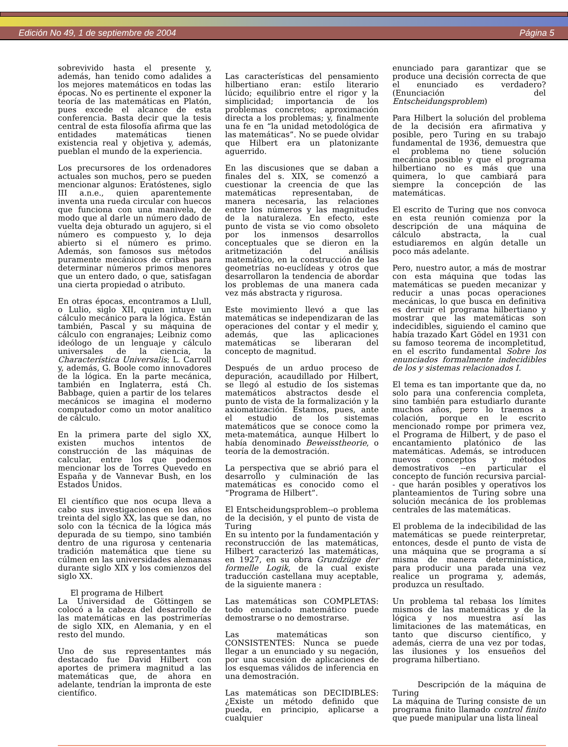Edición No 49, 1 de septiembre de 2004 Página 5
sobrevivido hasta el presente y, además, han tenido como adalides a los mejores matemáticos en todas las épocas. No es pertinente el exponer la teoría de las matemáticas en Platón, pues excede el alcance de esta conferencia. Basta decir que la tesis central de esta filosofía afirma que las entidades matemáticas tienen existencia real y objetiva y, además, pueblan el mundo de la experiencia.
Los precursores de los ordenadores actuales son muchos, pero se pueden mencionar algunos: Eratóstenes, siglo III a.n.e., quien aparentemente inventa una rueda circular con huecos que funciona con una manivela, de modo que al darle un número dado de vuelta deja obturado un agujero, si el número es compuesto y, lo deja abierto si el número es primo. Además, son famosos sus métodos puramente mecánicos de cribas para determinar números primos menores que un entero dado, o que, satisfagan una cierta propiedad o atributo.
En otras épocas, encontramos a Llull, o Lulio, siglo XII, quien intuye un cálculo mecánico para la lógica. Están también, Pascal y su máquina de cálculo con engranajes; Leibniz como ideólogo de un lenguaje y cálculo universales de la ciencia, la Characterística Universalis; L. Carroll y, además, G. Boole como innovadores de la lógica. En la parte mecánica, también en Inglaterra, está Ch. Babbage, quien a partir de los telares mecánicos se imagina el moderno computador como un motor analítico de cálculo.
En la primera parte del siglo XX, existen muchos intentos de construcción de las máquinas de calcular, entre los que podemos mencionar los de Torres Quevedo en España y de Vannevar Bush, en los Estados Unidos.
El científico que nos ocupa lleva a cabo sus investigaciones en los años treinta del siglo XX, las que se dan, no solo con la técnica de la lógica más depurada de su tiempo, sino también dentro de una rigurosa y centenaria tradición matemática que tiene su cúlmen en las universidades alemanas durante siglo XIX y los comienzos del siglo XX.
El programa de Hilbert
La Universidad de Göttingen se colocó a la cabeza del desarrollo de las matemáticas en las postrimerías de siglo XIX, en Alemania, y en el resto del mundo.
Uno de sus representantes más destacado fue David Hilbert con aportes de primera magnitud a las matemáticas que, de ahora en adelante, tendrían la impronta de este científico.
Las características del pensamiento hilbertiano eran: estilo literario lúcido; equilibrio entre el rigor y la simplicidad; importancia de los problemas concretos; aproximación directa a los problemas; y, finalmente una fe en “la unidad metodológica de las matemáticas”. No se puede olvidar que Hilbert era un platonizante aguerrido.
En las discusiones que se daban a finales del s. XIX, se comenzó a cuestionar la creencia de que las matemáticas representaban, de manera necesaria, las relaciones entre los números y las magnitudes de la naturaleza. En efecto, este punto de vista se vio como obsoleto por los inmensos desarrollos conceptuales que se dieron en la aritmetización del análisis matemático, en la construcción de las geometrías no-euclídeas y otros que desarrollaron la tendencia de abordar los problemas de una manera cada vez más abstracta y rigurosa.
Este movimiento llevó a que las matemáticas se independizaran de las operaciones del contar y el medir y, además, que las aplicaciones matemáticas se liberaran del concepto de magnitud.
Después de un arduo proceso de depuración, acaudillado por Hilbert, se llegó al estudio de los sistemas matemáticos abstractos desde el punto de vista de la formalización y la axiomatización. Estamos, pues, ante el estudio de los sistemas matemáticos que se conoce como la meta-matemática, aunque Hilbert lo había denominado Beweisstheorie, o teoría de la demostración.
La perspectiva que se abrió para el desarrollo y culminación de las matemáticas es conocido como el “Programa de Hilbert”.
El Entscheidungsproblem--o problema de la decisión, y el punto de vista de Turing
En su intento por la fundamentación y reconstrucción de las matemáticas, Hilbert caracterizó las matemáticas, en 1927, en su obra Grundzüge der formelle Logik, de la cual existe traducción castellana muy aceptable, de la siguiente manera :
Las matemáticas son COMPLETAS: todo enunciado matemático puede demostrarse o no demostrarse.
Las matemáticas son CONSISTENTES: Nunca se puede llegar a un enunciado y su negación, por una sucesión de aplicaciones de los esquemas válidos de inferencia en una demostración.
Las matemáticas son DECIDIBLES: ¿Existe un método definido que pueda, en principio, aplicarse a cualquier
enunciado para garantizar que se produce una decisión correcta de que el enunciado es verdadero? (Enunciación del Entscheidungsproblem)
Para Hilbert la solución del problema de la decisión era afirmativa y posible, pero Turing en su trabajo fundamental de 1936, demuestra que el problema no tiene solución mecánica posible y que el programa hilbertiano no es más que una quimera, lo que cambiará para siempre la concepción de las matemáticas.
El escrito de Turing que nos convoca en esta reunión comienza por la descripción de una máquina de cálculo abstracta, la cual estudiaremos en algún detalle un poco más adelante.
Pero, nuestro autor, a más de mostrar con esta máquina que todas las matemáticas se pueden mecanizar y reducir a unas pocas operaciones mecánicas, lo que busca en definitiva es derruir el programa hilbertiano y mostrar que las matemáticas son indecidibles, siguiendo el camino que había trazado Kart Gödel en 1931 con su famoso teorema de incompletitud, en el escrito fundamental Sobre los enunciados formalmente indecidibles de los y sistemas relacionados I.
El tema es tan importante que da, no solo para una conferencia completa, sino también para estudiarlo durante muchos años, pero lo traemos a colación, porque en le escrito mencionado rompe por primera vez, el Programa de Hilbert, y de paso el encantamiento platónico de las matemáticas. Además, se introducen nuevos conceptos y métodos demostrativos --en particular el concepto de función recursiva parcial-- que harán posibles y operativos los planteamientos de Turing sobre una solución mecánica de los problemas centrales de las matemáticas.
El problema de la indecibilidad de las matemáticas se puede reinterpretar, entonces, desde el punto de vista de una máquina que se programa a sí misma de manera determinística, para producir una parada una vez realice un programa y, además, produzca un resultado.
Un problema tal rebasa los límites mismos de las matemáticas y de la lógica y nos muestra así las limitaciones de las matemáticas, en tanto que discurso científico, y además, cierra de una vez por todas, las ilusiones y los ensueños del programa hilbertiano.
Descripción de la máquina de Turing
La máquina de Turing consiste de un programa finito llamado control finito que puede manipular una lista lineal